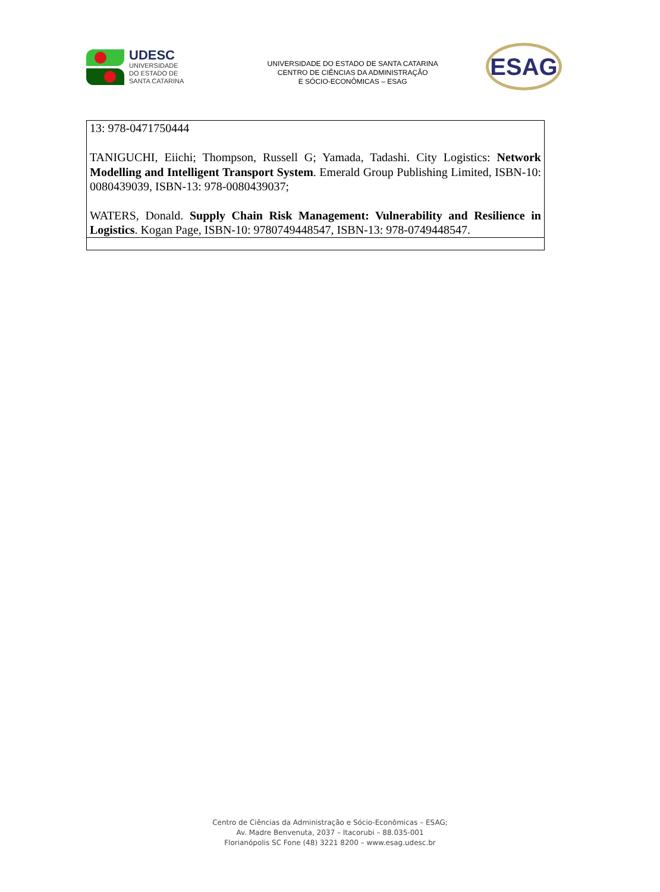UDESC
UNIVERSIDADE
DO ESTADO DE
SANTA CATARINA
UNIVERSIDADE DO ESTADO DE SANTA CATARINA
CENTRO DE CIÊNCIAS DA ADMINISTRAÇÃO
E SÓCIO-ECONÔMICAS – ESAG
ESAG
| 13: 978-0471750444 TANIGUCHI, Eiichi; Thompson, Russell G; Yamada, Tadashi. City Logistics: Network Modelling and Intelligent Transport System . Emerald Group Publishing Limited, ISBN-10: 0080439039, ISBN-13: 978-0080439037; WATERS, Donald. Supply Chain Risk Management: Vulnerability and Resilience in Logistics . Kogan Page, ISBN-10: 9780749448547, ISBN-13: 978-0749448547. |
Centro de Ciências da Administração e Sócio-Econômicas – ESAG;
Av. Madre Benvenuta, 2037 – Itacorubi – 88.035-001
Florianópolis SC Fone (48) 3221 8200 – www.esag.udesc.br